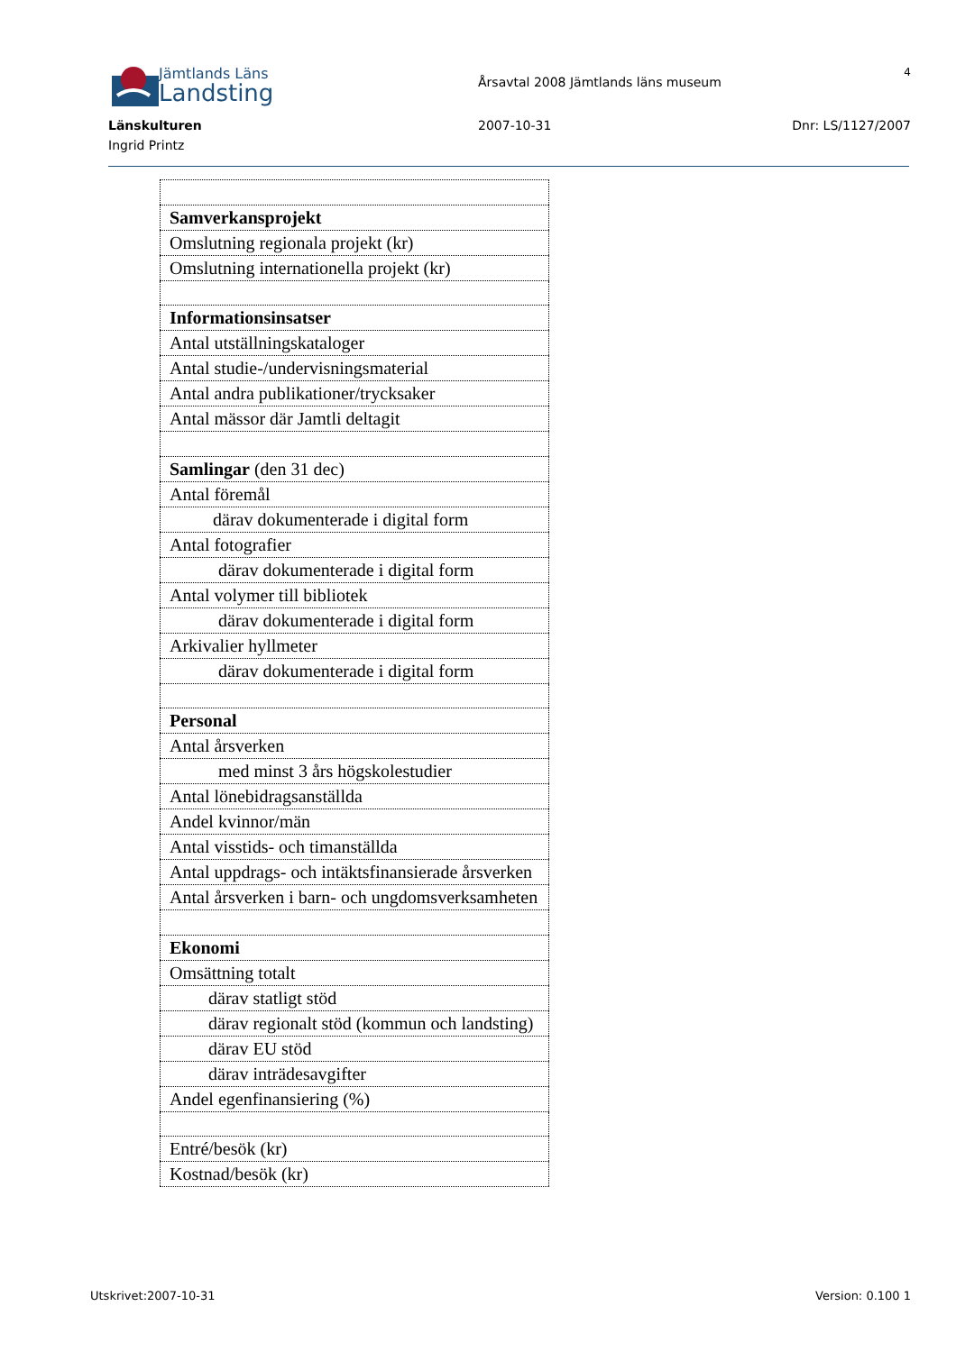Jämtlands Läns
Landsting
Årsavtal 2008 Jämtlands läns museum
4
Länskulturen 2007-10-31 Dnr: LS/1127/2007
Ingrid Printz
| Samverkansprojekt |
| Omslutning regionala projekt (kr) |
| Omslutning internationella projekt (kr) |
| Informationsinsatser |
| Antal utställningskataloger |
| Antal studie-/undervisningsmaterial |
| Antal andra publikationer/trycksaker |
| Antal mässor där Jamtli deltagit |
| Samlingar (den 31 dec) |
| Antal föremål |
| därav dokumenterade i digital form |
| Antal fotografier |
| därav dokumenterade i digital form |
| Antal volymer till bibliotek |
| därav dokumenterade i digital form |
| Arkivalier hyllmeter |
| därav dokumenterade i digital form |
| Personal |
| Antal årsverken |
| med minst 3 års högskolestudier |
| Antal lönebidragsanställda |
| Andel kvinnor/män |
| Antal visstids- och timanställda |
| Antal uppdrags- och intäktsfinansierade årsverken |
| Antal årsverken i barn- och ungdomsverksamheten |
| Ekonomi |
| Omsättning totalt |
| därav statligt stöd |
| därav regionalt stöd (kommun och landsting) |
| därav EU stöd |
| därav inträdesavgifter |
| Andel egenfinansiering (%) |
| Entré/besök (kr) |
| Kostnad/besök (kr) |
Utskrivet:2007-10-31 Version: 0.100 1